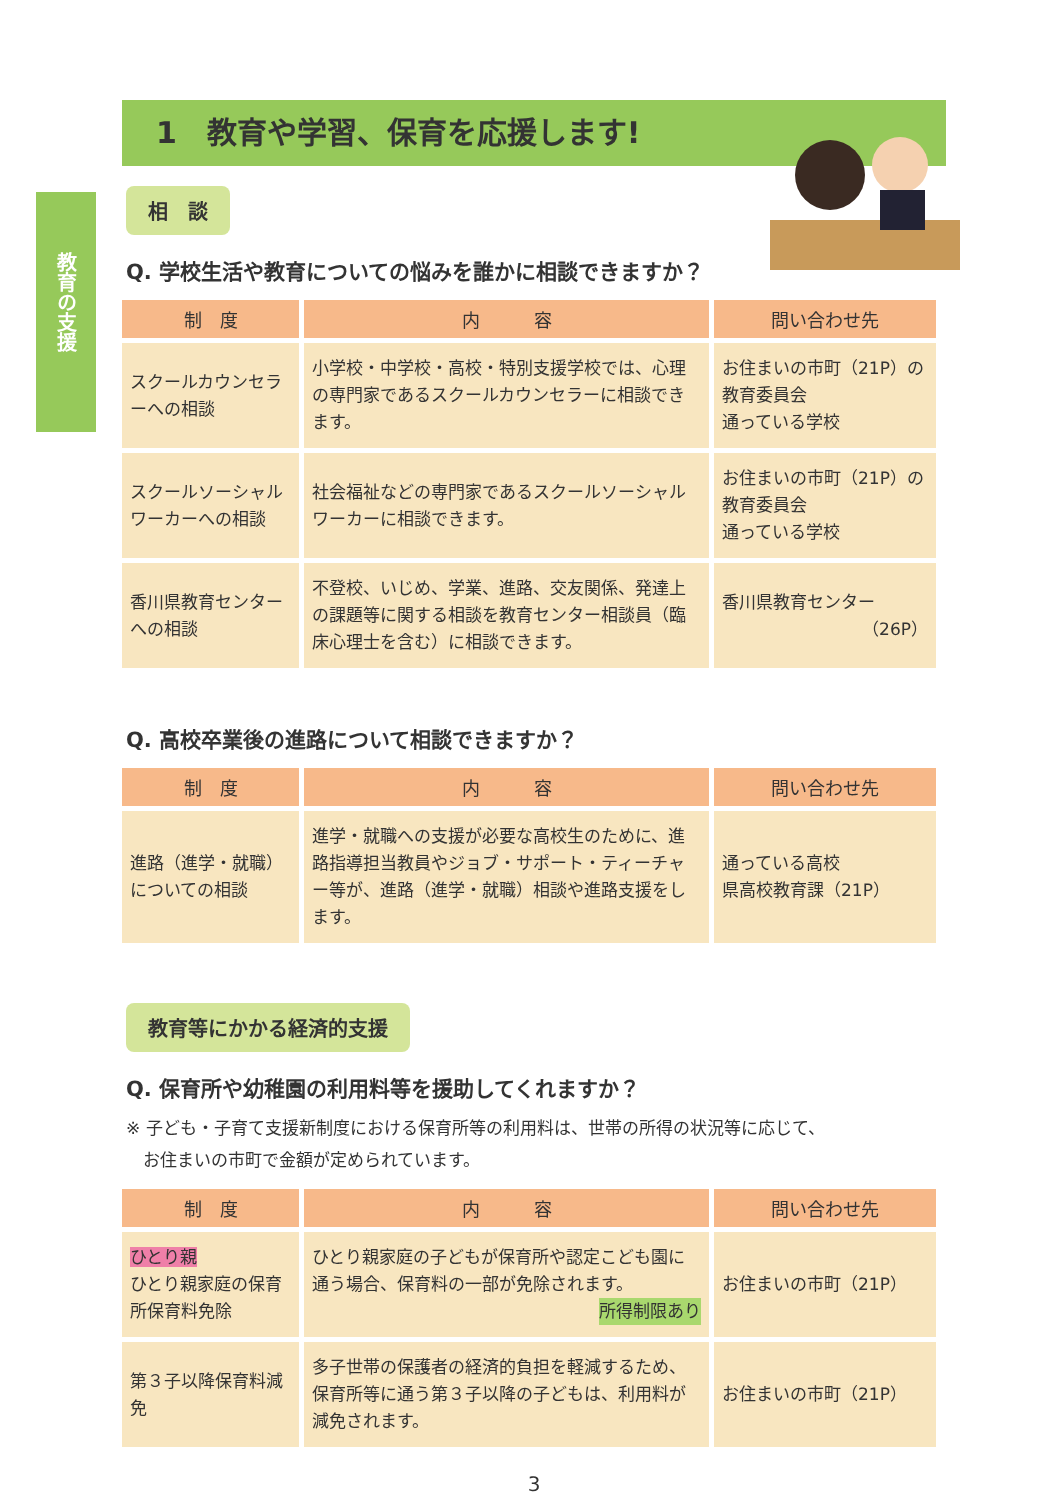教育の支援
1　教育や学習、保育を応援します!
相　談
Q. 学校生活や教育についての悩みを誰かに相談できますか？
| 制 度 | 内 容 | 問い合わせ先 |
| --- | --- | --- |
| スクールカウンセラーへの相談 | 小学校・中学校・高校・特別支援学校では、心理の専門家であるスクールカウンセラーに相談できます。 | お住まいの市町（21P）の教育委員会 通っている学校 |
| スクールソーシャルワーカーへの相談 | 社会福祉などの専門家であるスクールソーシャルワーカーに相談できます。 | お住まいの市町（21P）の教育委員会 通っている学校 |
| 香川県教育センターへの相談 | 不登校、いじめ、学業、進路、交友関係、発達上の課題等に関する相談を教育センター相談員（臨床心理士を含む）に相談できます。 | 香川県教育センター （26P） |
Q. 高校卒業後の進路について相談できますか？
| 制 度 | 内 容 | 問い合わせ先 |
| --- | --- | --- |
| 進路（進学・就職）についての相談 | 進学・就職への支援が必要な高校生のために、進路指導担当教員やジョブ・サポート・ティーチャー等が、進路（進学・就職）相談や進路支援をします。 | 通っている高校 県高校教育課（21P） |
教育等にかかる経済的支援
Q. 保育所や幼稚園の利用料等を援助してくれますか？
※ 子ども・子育て支援新制度における保育所等の利用料は、世帯の所得の状況等に応じて、
　お住まいの市町で金額が定められています。
| 制 度 | 内 容 | 問い合わせ先 |
| --- | --- | --- |
| ひとり親 ひとり親家庭の保育所保育料免除 | ひとり親家庭の子どもが保育所や認定こども園に通う場合、保育料の一部が免除されます。 所得制限あり | お住まいの市町（21P） |
| 第３子以降保育料減免 | 多子世帯の保護者の経済的負担を軽減するため、保育所等に通う第３子以降の子どもは、利用料が減免されます。 | お住まいの市町（21P） |
3